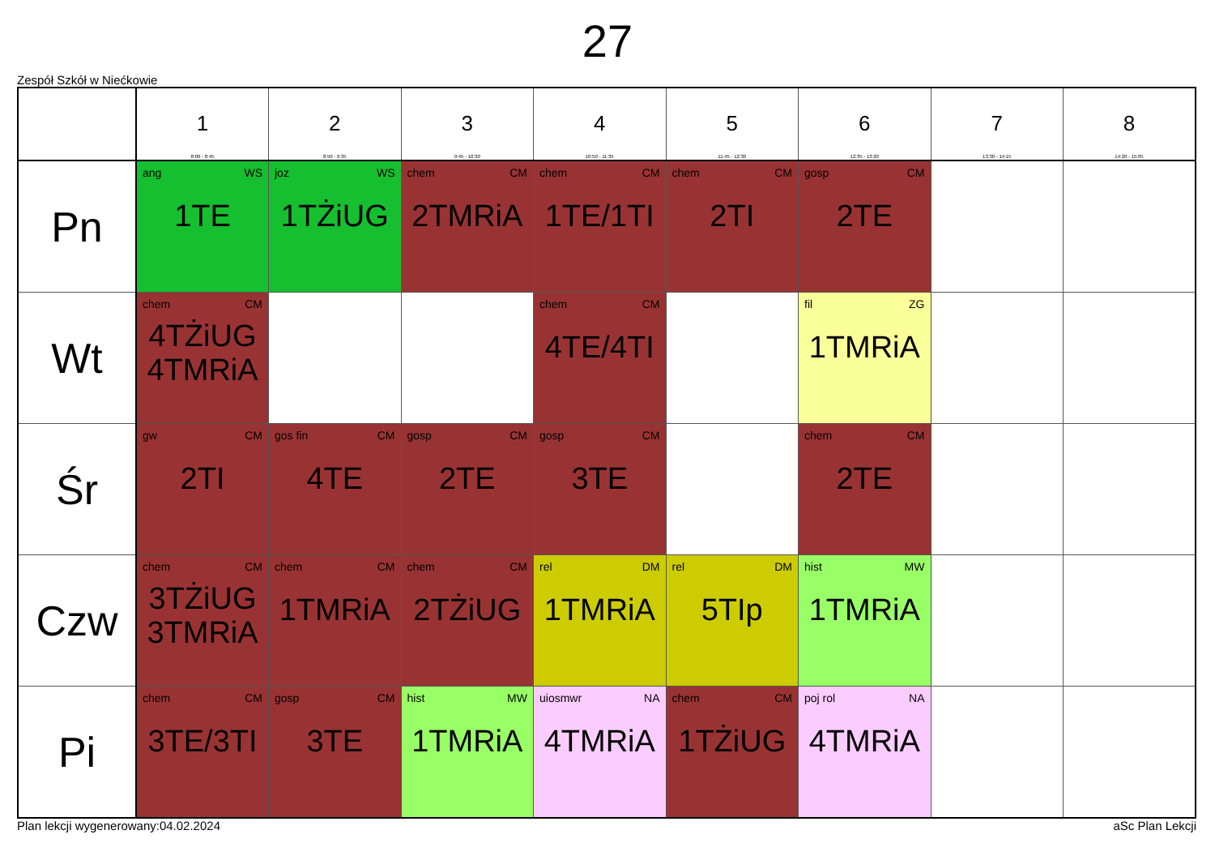27
Zespół Szkół w Niećkowie
| | 1 8:00 - 8:45 | 2 8:50 - 9:35 | 3 9:45 - 10:30 | 4 10:50 - 11:35 | 5 11:45 - 12:30 | 6 12:35 - 13:20 | 7 13:30 - 14:15 | 8 14:20 - 15:05 |
| --- | --- | --- | --- | --- | --- | --- | --- | --- |
| Pn | ang WS 1TE | joz WS 1TŻiUG | chem CM 2TMRiA | chem CM 1TE/1TI | chem CM 2TI | gosp CM 2TE | | |
| Wt | chem CM 4TŻiUG 4TMRiA | | | chem CM 4TE/4TI | | fil ZG 1TMRiA | | |
| Śr | gw CM 2TI | gos fin CM 4TE | gosp CM 2TE | gosp CM 3TE | | chem CM 2TE | | |
| Czw | chem CM 3TŻiUG 3TMRiA | chem CM 1TMRiA | chem CM 2TŻiUG | rel DM 1TMRiA | rel DM 5TIp | hist MW 1TMRiA | | |
| Pi | chem CM 3TE/3TI | gosp CM 3TE | hist MW 1TMRiA | uiosmwr NA 4TMRiA | chem CM 1TŻiUG | poj rol NA 4TMRiA | | |
Plan lekcji wygenerowany:04.02.2024 aSc Plan Lekcji